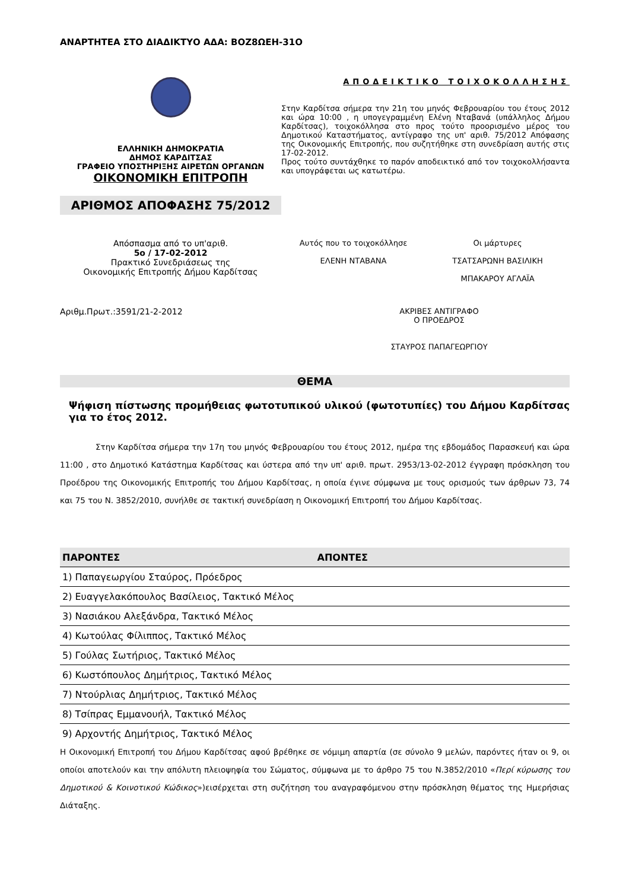ΑΝΑΡΤΗΤΕΑ ΣΤΟ ΔΙΑΔΙΚΤΥΟ ΑΔΑ: ΒΟΖ8ΩΕΗ-31Ο
ΕΛΛΗΝΙΚΗ ΔΗΜΟΚΡΑΤΙΑ
ΔΗΜΟΣ ΚΑΡΔΙΤΣΑΣ
ΓΡΑΦΕΙΟ ΥΠΟΣΤΗΡΙΞΗΣ ΑΙΡΕΤΩΝ ΟΡΓΑΝΩΝ
ΟΙΚΟΝΟΜΙΚΗ ΕΠΙΤΡΟΠΗ
ΑΡΙΘΜΟΣ ΑΠΟΦΑΣΗΣ 75/2012
ΑΠΟΔΕΙΚΤΙΚΟ ΤΟΙΧΟΚΟΛΛΗΣΗΣ
Στην Καρδίτσα σήμερα την 21η του μηνός Φεβρουαρίου του έτους 2012 και ώρα 10:00 , η υπογεγραμμένη Ελένη Νταβανά (υπάλληλος Δήμου Καρδίτσας), τοιχοκόλλησα στο προς τούτο προορισμένο μέρος του Δημοτικού Καταστήματος, αντίγραφο της υπ' αριθ. 75/2012 Απόφασης της Οικονομικής Επιτροπής, που συζητήθηκε στη συνεδρίαση αυτής στις 17-02-2012.
Προς τούτο συντάχθηκε το παρόν αποδεικτικό από τον τοιχοκολλήσαντα και υπογράφεται ως κατωτέρω.
Απόσπασμα από το υπ'αριθ.
5ο / 17-02-2012
Πρακτικό Συνεδριάσεως της
Οικονομικής Επιτροπής Δήμου Καρδίτσας
Αυτός που το τοιχοκόλλησε
ΕΛΕΝΗ ΝΤΑΒΑΝΑ
Οι μάρτυρες
ΤΣΑΤΣΑΡΩΝΗ ΒΑΣΙΛΙΚΗ
ΜΠΑΚΑΡΟΥ ΑΓΛΑΪΑ
Αριθμ.Πρωτ.:3591/21-2-2012 ΑΚΡΙΒΕΣ ΑΝΤΙΓΡΑΦΟ
Ο ΠΡΟΕΔΡΟΣ
ΣΤΑΥΡΟΣ ΠΑΠΑΓΕΩΡΓΙΟΥ
ΘΕΜΑ
Ψήφιση πίστωσης προμήθειας φωτοτυπικού υλικού (φωτοτυπίες) του Δήμου Καρδίτσας για το έτος 2012.
Στην Καρδίτσα σήμερα την 17η του μηνός Φεβρουαρίου του έτους 2012, ημέρα της εβδομάδος Παρασκευή και ώρα 11:00 , στο Δημοτικό Κατάστημα Καρδίτσας και ύστερα από την υπ' αριθ. πρωτ. 2953/13-02-2012 έγγραφη πρόσκληση του Προέδρου της Οικονομικής Επιτροπής του Δήμου Καρδίτσας, η οποία έγινε σύμφωνα με τους ορισμούς των άρθρων 73, 74 και 75 του Ν. 3852/2010, συνήλθε σε τακτική συνεδρίαση η Οικονομική Επιτροπή του Δήμου Καρδίτσας.
| ΠΑΡΟΝΤΕΣ | ΑΠΟΝΤΕΣ |
| --- | --- |
| 1) Παπαγεωργίου Σταύρος, Πρόεδρος | |
| 2) Ευαγγελακόπουλος Βασίλειος, Τακτικό Μέλος | |
| 3) Νασιάκου Αλεξάνδρα, Τακτικό Μέλος | |
| 4) Κωτούλας Φίλιππος, Τακτικό Μέλος | |
| 5) Γούλας Σωτήριος, Τακτικό Μέλος | |
| 6) Κωστόπουλος Δημήτριος, Τακτικό Μέλος | |
| 7) Ντούρλιας Δημήτριος, Τακτικό Μέλος | |
| 8) Τσίπρας Εμμανουήλ, Τακτικό Μέλος | |
| 9) Αρχοντής Δημήτριος, Τακτικό Μέλος | |
Η Οικονομική Επιτροπή του Δήμου Καρδίτσας αφού βρέθηκε σε νόμιμη απαρτία (σε σύνολο 9 μελών, παρόντες ήταν οι 9, οι οποίοι αποτελούν και την απόλυτη πλειοψηφία του Σώματος, σύμφωνα με το άρθρο 75 του Ν.3852/2010 «Περί κύρωσης του Δημοτικού & Κοινοτικού Κώδικος»)εισέρχεται στη συζήτηση του αναγραφόμενου στην πρόσκληση θέματος της Ημερήσιας Διάταξης.